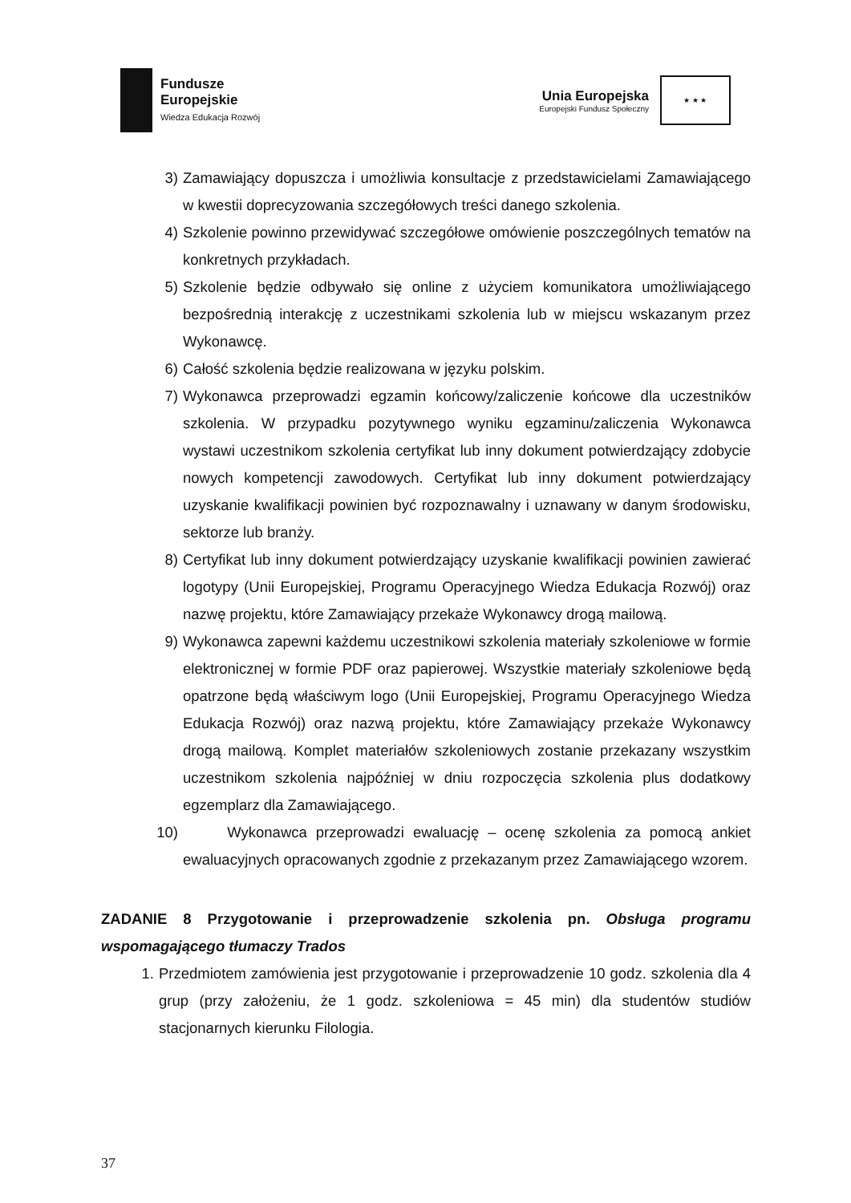Fundusze
Europejskie
Wiedza Edukacja Rozwój
Unia Europejska
Europejski Fundusz Społeczny
★ ★ ★
3) Zamawiający dopuszcza i umożliwia konsultacje z przedstawicielami Zamawiającego w kwestii doprecyzowania szczegółowych treści danego szkolenia.
4) Szkolenie powinno przewidywać szczegółowe omówienie poszczególnych tematów na konkretnych przykładach.
5) Szkolenie będzie odbywało się online z użyciem komunikatora umożliwiającego bezpośrednią interakcję z uczestnikami szkolenia lub w miejscu wskazanym przez Wykonawcę.
6) Całość szkolenia będzie realizowana w języku polskim.
7) Wykonawca przeprowadzi egzamin końcowy/zaliczenie końcowe dla uczestników szkolenia. W przypadku pozytywnego wyniku egzaminu/zaliczenia Wykonawca wystawi uczestnikom szkolenia certyfikat lub inny dokument potwierdzający zdobycie nowych kompetencji zawodowych. Certyfikat lub inny dokument potwierdzający uzyskanie kwalifikacji powinien być rozpoznawalny i uznawany w danym środowisku, sektorze lub branży.
8) Certyfikat lub inny dokument potwierdzający uzyskanie kwalifikacji powinien zawierać logotypy (Unii Europejskiej, Programu Operacyjnego Wiedza Edukacja Rozwój) oraz nazwę projektu, które Zamawiający przekaże Wykonawcy drogą mailową.
9) Wykonawca zapewni każdemu uczestnikowi szkolenia materiały szkoleniowe w formie elektronicznej w formie PDF oraz papierowej. Wszystkie materiały szkoleniowe będą opatrzone będą właściwym logo (Unii Europejskiej, Programu Operacyjnego Wiedza Edukacja Rozwój) oraz nazwą projektu, które Zamawiający przekaże Wykonawcy drogą mailową. Komplet materiałów szkoleniowych zostanie przekazany wszystkim uczestnikom szkolenia najpóźniej w dniu rozpoczęcia szkolenia plus dodatkowy egzemplarz dla Zamawiającego.
10) Wykonawca przeprowadzi ewaluację – ocenę szkolenia za pomocą ankiet ewaluacyjnych opracowanych zgodnie z przekazanym przez Zamawiającego wzorem.
ZADANIE 8 Przygotowanie i przeprowadzenie szkolenia pn. Obsługa programu wspomagającego tłumaczy Trados
1. Przedmiotem zamówienia jest przygotowanie i przeprowadzenie 10 godz. szkolenia dla 4 grup (przy założeniu, że 1 godz. szkoleniowa = 45 min) dla studentów studiów stacjonarnych kierunku Filologia.
37